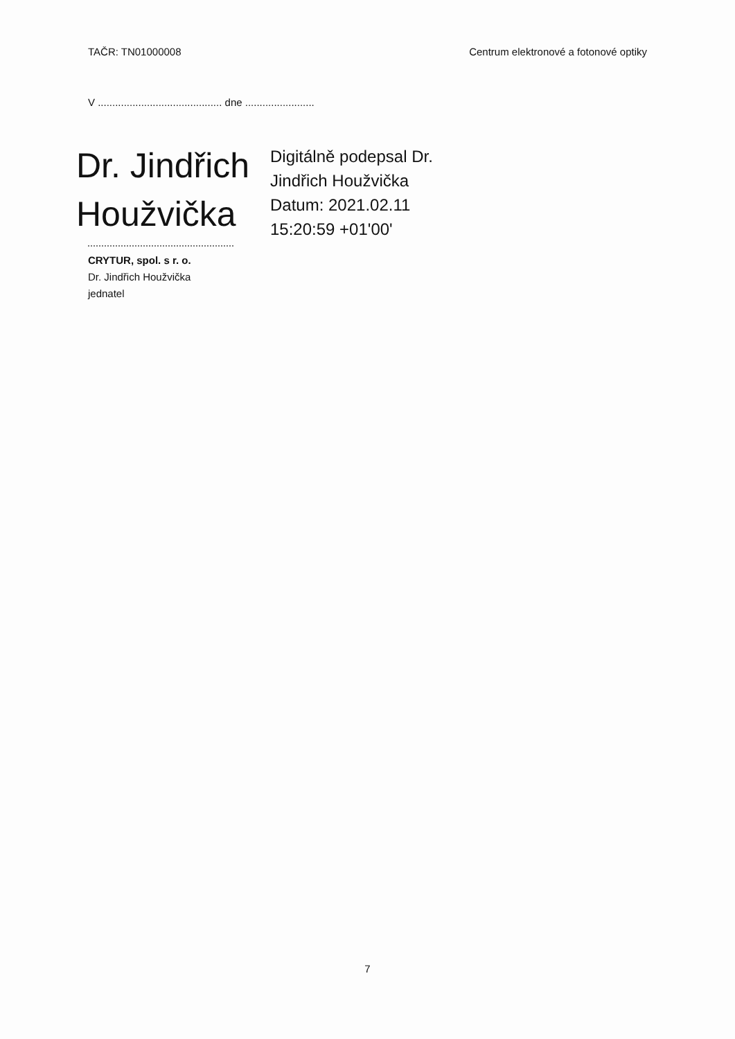TAČR: TN01000008 Centrum elektronové a fotonové optiky
V ........................................... dne ........................
Dr. Jindřich Houžvička
Digitálně podepsal Dr.
Jindřich Houžvička
Datum: 2021.02.11
15:20:59 +01'00'
CRYTUR, spol. s r. o.
Dr. Jindřich Houžvička
jednatel
7